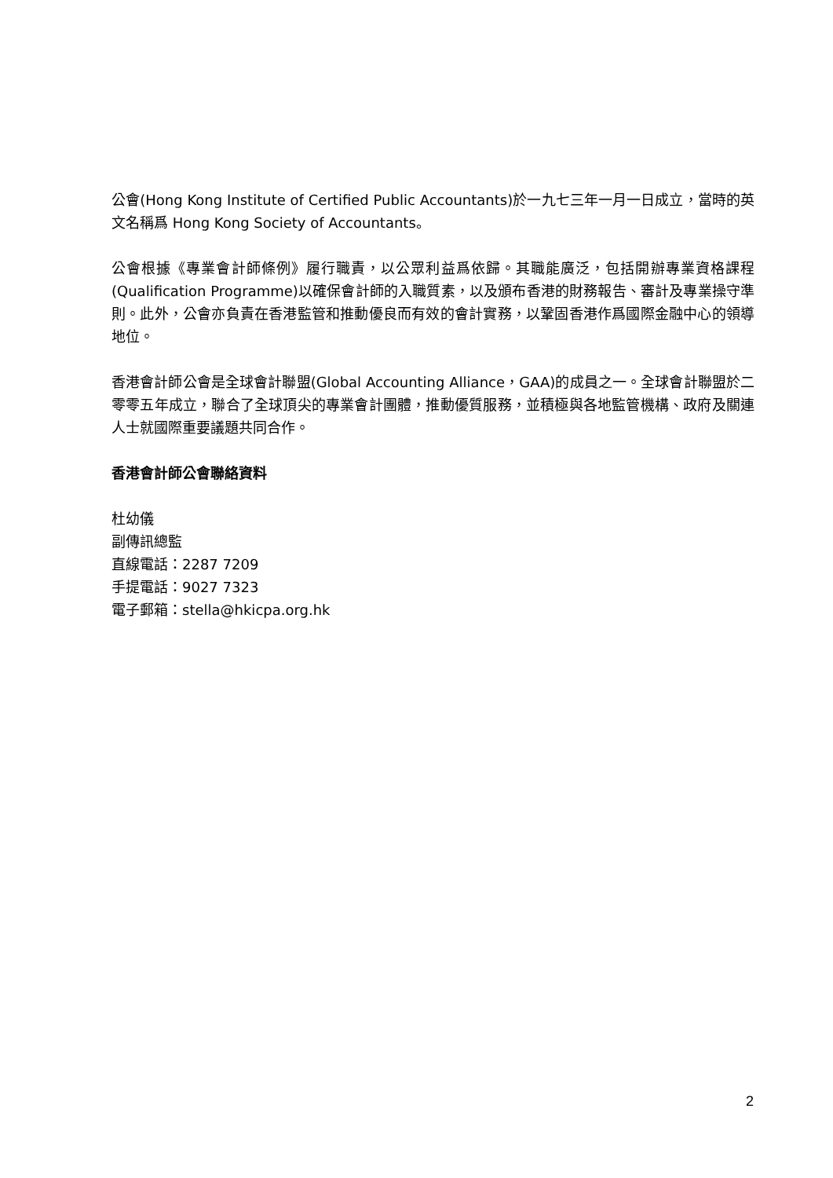公會(Hong Kong Institute of Certified Public Accountants)於一九七三年一月一日成立，當時的英文名稱爲 Hong Kong Society of Accountants。
公會根據《專業會計師條例》履行職責，以公眾利益爲依歸。其職能廣泛，包括開辦專業資格課程(Qualification Programme)以確保會計師的入職質素，以及頒布香港的財務報告、審計及專業操守準則。此外，公會亦負責在香港監管和推動優良而有效的會計實務，以鞏固香港作爲國際金融中心的領導地位。
香港會計師公會是全球會計聯盟(Global Accounting Alliance，GAA)的成員之一。全球會計聯盟於二零零五年成立，聯合了全球頂尖的專業會計團體，推動優質服務，並積極與各地監管機構、政府及關連人士就國際重要議題共同合作。
香港會計師公會聯絡資料
杜幼儀
副傳訊總監
直線電話：2287 7209
手提電話：9027 7323
電子郵箱：stella@hkicpa.org.hk
2